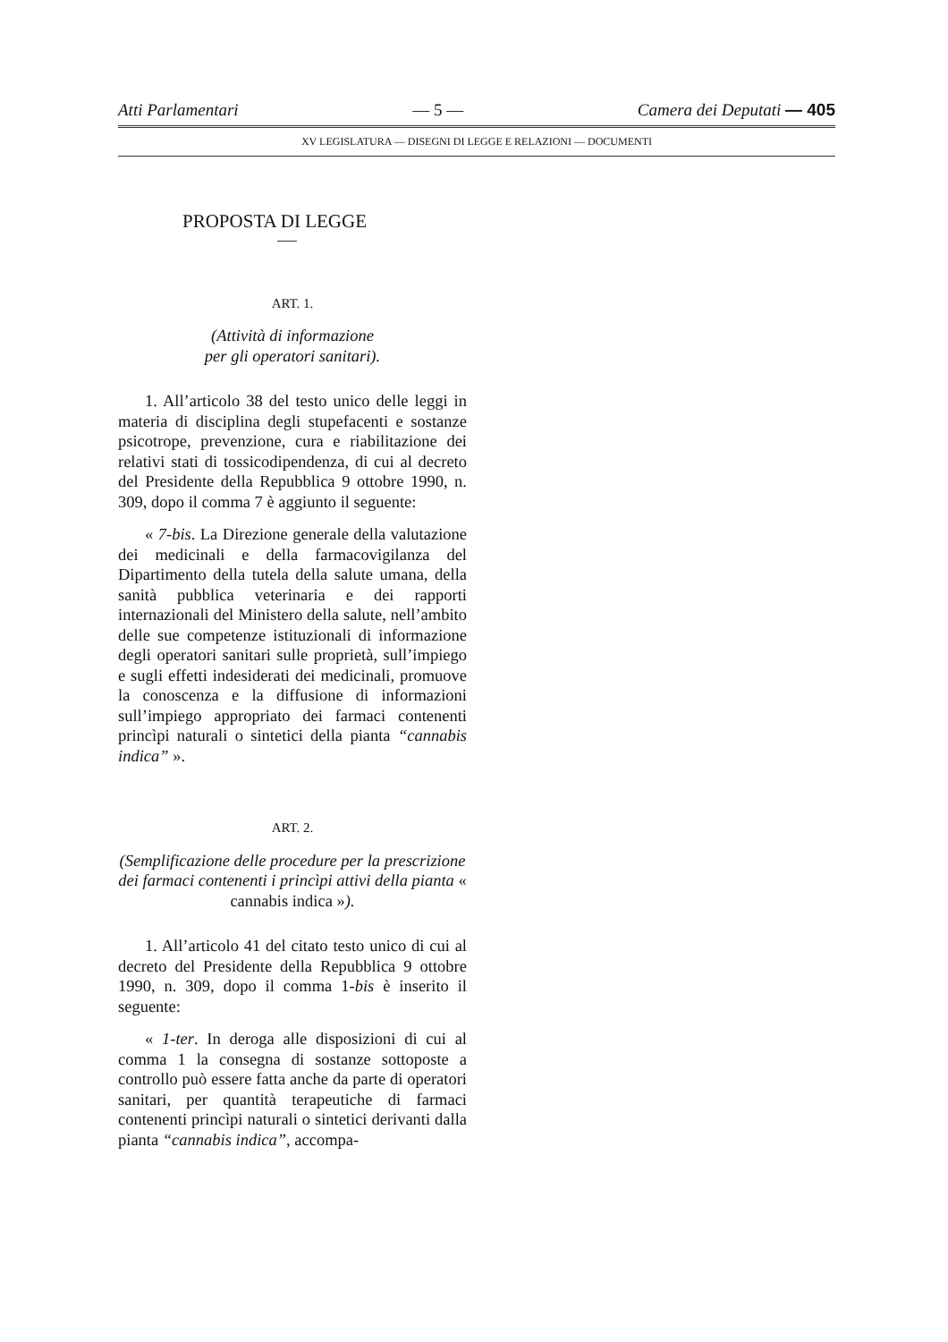Atti Parlamentari — 5 — Camera dei Deputati — 405
XV LEGISLATURA — DISEGNI DI LEGGE E RELAZIONI — DOCUMENTI
PROPOSTA DI LEGGE
ART. 1.
(Attività di informazione
per gli operatori sanitari).
1. All’articolo 38 del testo unico delle leggi in materia di disciplina degli stupefacenti e sostanze psicotrope, prevenzione, cura e riabilitazione dei relativi stati di tossicodipendenza, di cui al decreto del Presidente della Repubblica 9 ottobre 1990, n. 309, dopo il comma 7 è aggiunto il seguente:
« 7-bis. La Direzione generale della valutazione dei medicinali e della farmacovigilanza del Dipartimento della tutela della salute umana, della sanità pubblica veterinaria e dei rapporti internazionali del Ministero della salute, nell’ambito delle sue competenze istituzionali di informazione degli operatori sanitari sulle proprietà, sull’impiego e sugli effetti indesiderati dei medicinali, promuove la conoscenza e la diffusione di informazioni sull’impiego appropriato dei farmaci contenenti princìpi naturali o sintetici della pianta “cannabis indica” ».
ART. 2.
(Semplificazione delle procedure per la prescrizione dei farmaci contenenti i princìpi attivi della pianta « cannabis indica »).
1. All’articolo 41 del citato testo unico di cui al decreto del Presidente della Repubblica 9 ottobre 1990, n. 309, dopo il comma 1-bis è inserito il seguente:
« 1-ter. In deroga alle disposizioni di cui al comma 1 la consegna di sostanze sottoposte a controllo può essere fatta anche da parte di operatori sanitari, per quantità terapeutiche di farmaci contenenti princìpi naturali o sintetici derivanti dalla pianta “cannabis indica”, accompa-